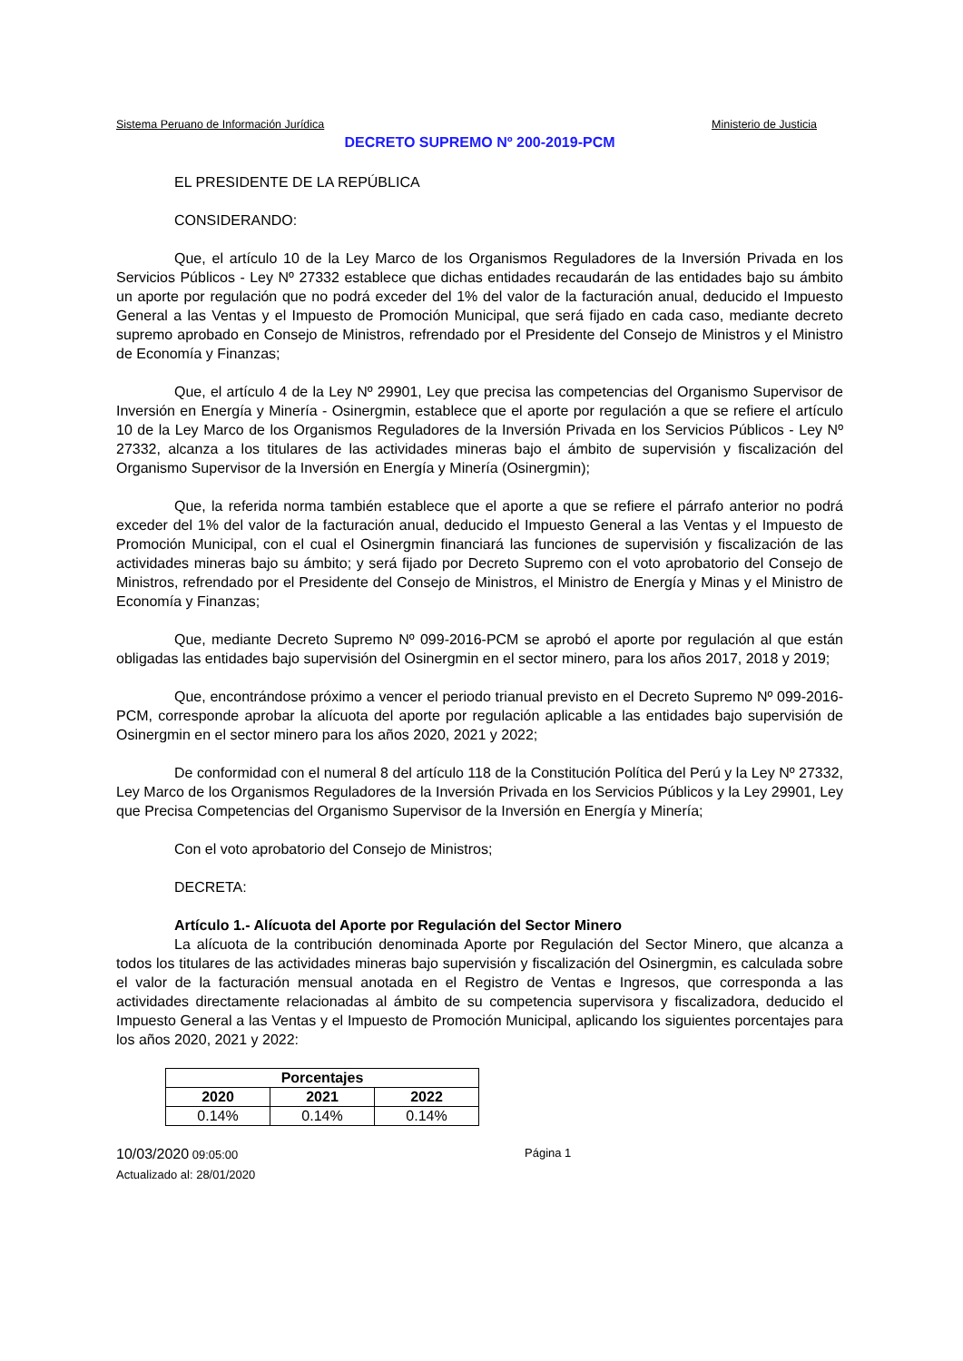Sistema Peruano de Información Jurídica Ministerio de Justicia
DECRETO SUPREMO Nº 200-2019-PCM
EL PRESIDENTE DE LA REPÚBLICA
CONSIDERANDO:
Que, el artículo 10 de la Ley Marco de los Organismos Reguladores de la Inversión Privada en los Servicios Públicos - Ley Nº 27332 establece que dichas entidades recaudarán de las entidades bajo su ámbito un aporte por regulación que no podrá exceder del 1% del valor de la facturación anual, deducido el Impuesto General a las Ventas y el Impuesto de Promoción Municipal, que será fijado en cada caso, mediante decreto supremo aprobado en Consejo de Ministros, refrendado por el Presidente del Consejo de Ministros y el Ministro de Economía y Finanzas;
Que, el artículo 4 de la Ley Nº 29901, Ley que precisa las competencias del Organismo Supervisor de Inversión en Energía y Minería - Osinergmin, establece que el aporte por regulación a que se refiere el artículo 10 de la Ley Marco de los Organismos Reguladores de la Inversión Privada en los Servicios Públicos - Ley Nº 27332, alcanza a los titulares de las actividades mineras bajo el ámbito de supervisión y fiscalización del Organismo Supervisor de la Inversión en Energía y Minería (Osinergmin);
Que, la referida norma también establece que el aporte a que se refiere el párrafo anterior no podrá exceder del 1% del valor de la facturación anual, deducido el Impuesto General a las Ventas y el Impuesto de Promoción Municipal, con el cual el Osinergmin financiará las funciones de supervisión y fiscalización de las actividades mineras bajo su ámbito; y será fijado por Decreto Supremo con el voto aprobatorio del Consejo de Ministros, refrendado por el Presidente del Consejo de Ministros, el Ministro de Energía y Minas y el Ministro de Economía y Finanzas;
Que, mediante Decreto Supremo Nº 099-2016-PCM se aprobó el aporte por regulación al que están obligadas las entidades bajo supervisión del Osinergmin en el sector minero, para los años 2017, 2018 y 2019;
Que, encontrándose próximo a vencer el periodo trianual previsto en el Decreto Supremo Nº 099-2016-PCM, corresponde aprobar la alícuota del aporte por regulación aplicable a las entidades bajo supervisión de Osinergmin en el sector minero para los años 2020, 2021 y 2022;
De conformidad con el numeral 8 del artículo 118 de la Constitución Política del Perú y la Ley Nº 27332, Ley Marco de los Organismos Reguladores de la Inversión Privada en los Servicios Públicos y la Ley 29901, Ley que Precisa Competencias del Organismo Supervisor de la Inversión en Energía y Minería;
Con el voto aprobatorio del Consejo de Ministros;
DECRETA:
Artículo 1.- Alícuota del Aporte por Regulación del Sector Minero
La alícuota de la contribución denominada Aporte por Regulación del Sector Minero, que alcanza a todos los titulares de las actividades mineras bajo supervisión y fiscalización del Osinergmin, es calculada sobre el valor de la facturación mensual anotada en el Registro de Ventas e Ingresos, que corresponda a las actividades directamente relacionadas al ámbito de su competencia supervisora y fiscalizadora, deducido el Impuesto General a las Ventas y el Impuesto de Promoción Municipal, aplicando los siguientes porcentajes para los años 2020, 2021 y 2022:
| Porcentajes | | |
| --- | --- | --- |
| 2020 | 2021 | 2022 |
| 0.14% | 0.14% | 0.14% |
10/03/2020 09:05:00 Página 1
Actualizado al: 28/01/2020